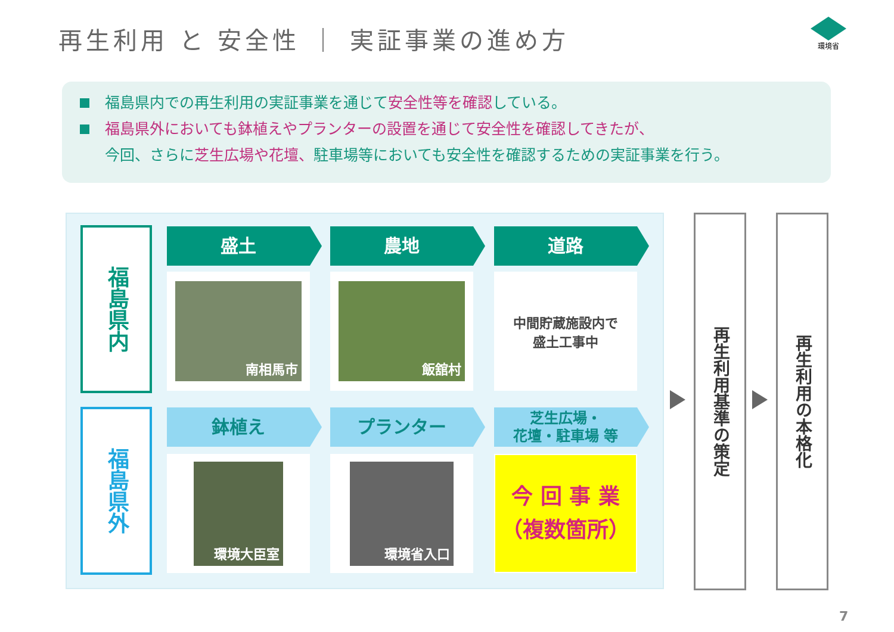再生利用 と 安全性 ｜ 実証事業の進め方
環境省
福島県内での再生利用の実証事業を通じて安全性等を確認している。
福島県外においても鉢植えやプランターの設置を通じて安全性を確認してきたが、
今回、さらに芝生広場や花壇、駐車場等においても安全性を確認するための実証事業を行う。
福島県内
福島県外
盛土 農地 道路
南相馬市 飯舘村
中間貯蔵施設内で
盛土工事中
鉢植え プランター
芝生広場・
花壇・駐車場 等
環境大臣室 環境省入口
今 回 事 業
（複数箇所）
再生利用基準の策定
再生利用の本格化
7